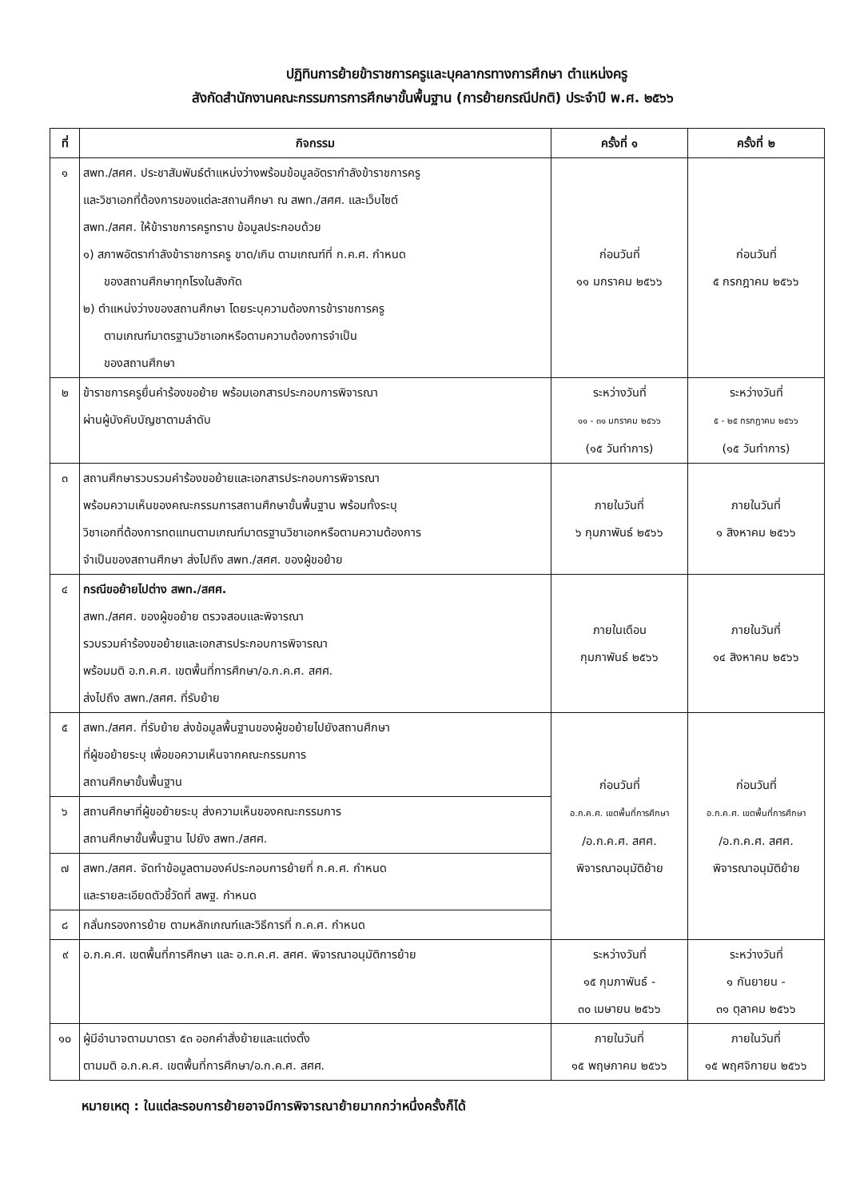ปฏิทินการย้ายข้าราชการครูและบุคลากรทางการศึกษา ตำแหน่งครู
สังกัดสำนักงานคณะกรรมการการศึกษาขั้นพื้นฐาน (การย้ายกรณีปกติ) ประจำปี พ.ศ. ๒๕๖๖
| ที่ | กิจกรรม | ครั้งที่ ๑ | ครั้งที่ ๒ |
| --- | --- | --- | --- |
| ๑ | สพท./สศศ. ประชาสัมพันธ์ตำแหน่งว่างพร้อมข้อมูลอัตรากำลังข้าราชการครู และวิชาเอกที่ต้องการของแต่ละสถานศึกษา ณ สพท./สศศ. และเว็บไซต์ สพท./สศศ. ให้ข้าราชการครูทราบ ข้อมูลประกอบด้วย ๑) สภาพอัตรากำลังข้าราชการครู ขาด/เกิน ตามเกณฑ์ที่ ก.ค.ศ. กำหนด ของสถานศึกษาทุกโรงในสังกัด ๒) ตำแหน่งว่างของสถานศึกษา โดยระบุความต้องการข้าราชการครู ตามเกณฑ์มาตรฐานวิชาเอกหรือตามความต้องการจำเป็น ของสถานศึกษา | ก่อนวันที่ ๑๑ มกราคม ๒๕๖๖ | ก่อนวันที่ ๕ กรกฎาคม ๒๕๖๖ |
| ๒ | ข้าราชการครูยื่นคำร้องขอย้าย พร้อมเอกสารประกอบการพิจารณา ผ่านผู้บังคับบัญชาตามลำดับ | ระหว่างวันที่ ๑๑ - ๓๑ มกราคม ๒๕๖๖ (๑๕ วันทำการ) | ระหว่างวันที่ ๕ - ๒๕ กรกฎาคม ๒๕๖๖ (๑๕ วันทำการ) |
| ๓ | สถานศึกษารวบรวมคำร้องขอย้ายและเอกสารประกอบการพิจารณา พร้อมความเห็นของคณะกรรมการสถานศึกษาขั้นพื้นฐาน พร้อมทั้งระบุ วิชาเอกที่ต้องการทดแทนตามเกณฑ์มาตรฐานวิชาเอกหรือตามความต้องการ จำเป็นของสถานศึกษา ส่งไปถึง สพท./สศศ. ของผู้ขอย้าย | ภายในวันที่ ๖ กุมภาพันธ์ ๒๕๖๖ | ภายในวันที่ ๑ สิงหาคม ๒๕๖๖ |
| ๔ | กรณีขอย้ายไปต่าง สพท./สศศ. สพท./สศศ. ของผู้ขอย้าย ตรวจสอบและพิจารณา รวบรวมคำร้องขอย้ายและเอกสารประกอบการพิจารณา พร้อมมติ อ.ก.ค.ศ. เขตพื้นที่การศึกษา/อ.ก.ค.ศ. สศศ. ส่งไปถึง สพท./สศศ. ที่รับย้าย | ภายในเดือน กุมภาพันธ์ ๒๕๖๖ | ภายในวันที่ ๑๔ สิงหาคม ๒๕๖๖ |
| ๕ | สพท./สศศ. ที่รับย้าย ส่งข้อมูลพื้นฐานของผู้ขอย้ายไปยังสถานศึกษา ที่ผู้ขอย้ายระบุ เพื่อขอความเห็นจากคณะกรรมการ สถานศึกษาขั้นพื้นฐาน | ก่อนวันที่ อ.ก.ค.ศ. เขตพื้นที่การศึกษา /อ.ก.ค.ศ. สศศ. พิจารณาอนุมัติย้าย | ก่อนวันที่ อ.ก.ค.ศ. เขตพื้นที่การศึกษา /อ.ก.ค.ศ. สศศ. พิจารณาอนุมัติย้าย |
| ๖ | สถานศึกษาที่ผู้ขอย้ายระบุ ส่งความเห็นของคณะกรรมการ สถานศึกษาขั้นพื้นฐาน ไปยัง สพท./สศศ. | | |
| ๗ | สพท./สศศ. จัดทำข้อมูลตามองค์ประกอบการย้ายที่ ก.ค.ศ. กำหนด และรายละเอียดตัวชี้วัดที่ สพฐ. กำหนด | | |
| ๘ | กลั่นกรองการย้าย ตามหลักเกณฑ์และวิธีการที่ ก.ค.ศ. กำหนด | | |
| ๙ | อ.ก.ค.ศ. เขตพื้นที่การศึกษา และ อ.ก.ค.ศ. สศศ. พิจารณาอนุมัติการย้าย | ระหว่างวันที่ ๑๕ กุมภาพันธ์ - ๓๐ เมษายน ๒๕๖๖ | ระหว่างวันที่ ๑ กันยายน - ๓๑ ตุลาคม ๒๕๖๖ |
| ๑๐ | ผู้มีอำนาจตามมาตรา ๕๓ ออกคำสั่งย้ายและแต่งตั้ง ตามมติ อ.ก.ค.ศ. เขตพื้นที่การศึกษา/อ.ก.ค.ศ. สศศ. | ภายในวันที่ ๑๕ พฤษภาคม ๒๕๖๖ | ภายในวันที่ ๑๕ พฤศจิกายน ๒๕๖๖ |
หมายเหตุ : ในแต่ละรอบการย้ายอาจมีการพิจารณาย้ายมากกว่าหนึ่งครั้งก็ได้